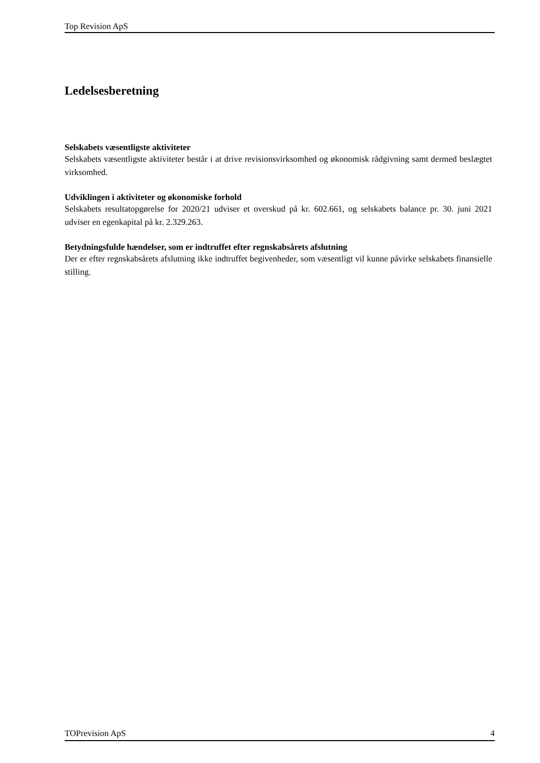Top Revision ApS
Ledelsesberetning
Selskabets væsentligste aktiviteter
Selskabets væsentligste aktiviteter består i at drive revisionsvirksomhed og økonomisk rådgivning samt dermed beslægtet virksomhed.
Udviklingen i aktiviteter og økonomiske forhold
Selskabets resultatopgørelse for 2020/21 udviser et overskud på kr. 602.661, og selskabets balance pr. 30. juni 2021 udviser en egenkapital på kr. 2.329.263.
Betydningsfulde hændelser, som er indtruffet efter regnskabsårets afslutning
Der er efter regnskabsårets afslutning ikke indtruffet begivenheder, som væsentligt vil kunne påvirke selskabets finansielle stilling.
TOPrevision ApS 4